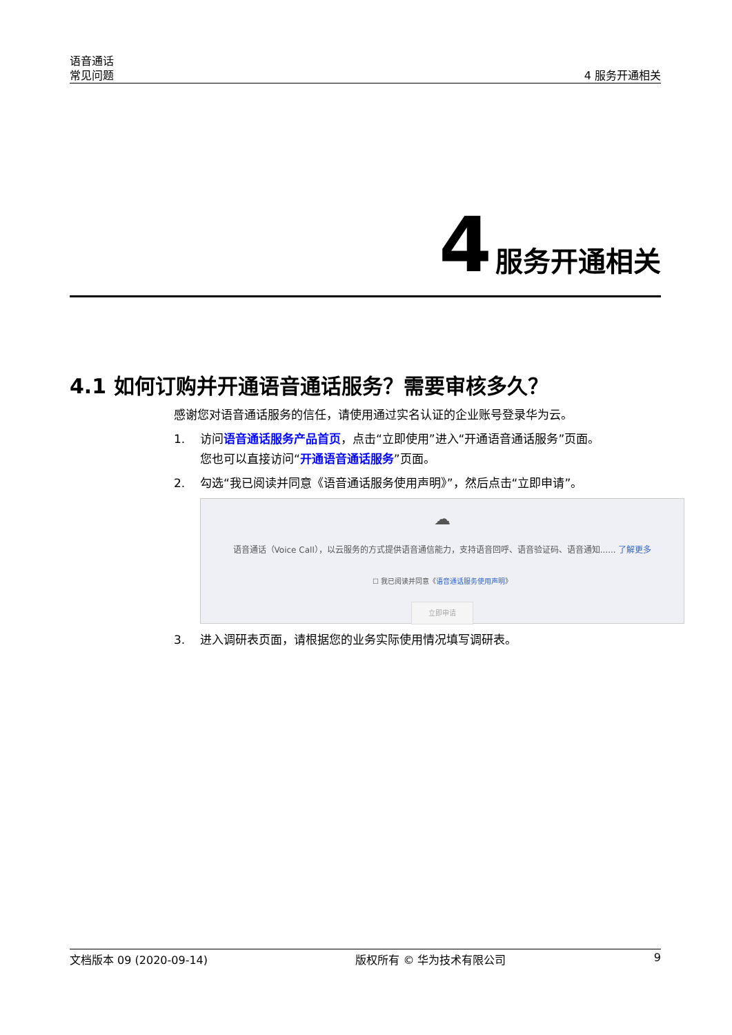语音通话
常见问题
4 服务开通相关
4 服务开通相关
4.1 如何订购并开通语音通话服务？需要审核多久？
感谢您对语音通话服务的信任，请使用通过实名认证的企业账号登录华为云。
1. 访问语音通话服务产品首页，点击“立即使用”进入“开通语音通话服务”页面。
您也可以直接访问“开通语音通话服务”页面。
2. 勾选“我已阅读并同意《语音通话服务使用声明》”，然后点击“立即申请”。
☁
语音通话（Voice Call），以云服务的方式提供语音通信能力，支持语音回呼、语音验证码、语音通知...... 了解更多
☐ 我已阅读并同意《语音通话服务使用声明》
立即申请
3. 进入调研表页面，请根据您的业务实际使用情况填写调研表。
文档版本 09 (2020-09-14) 版权所有 © 华为技术有限公司 9